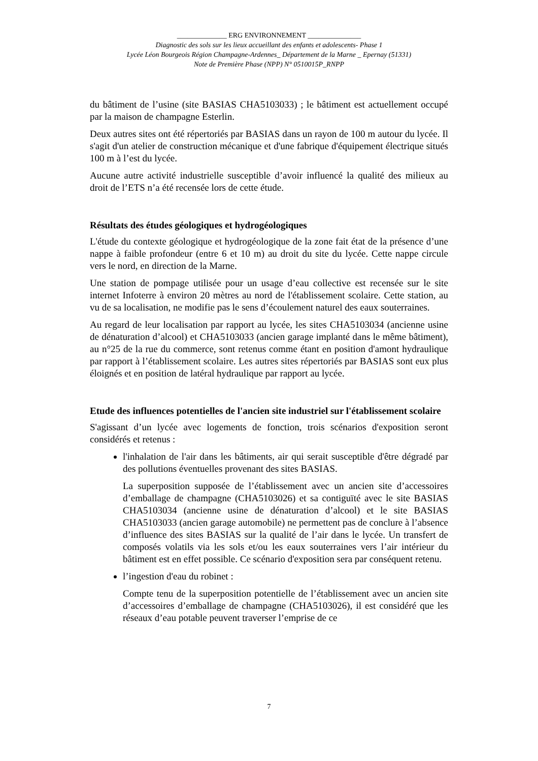______________ ERG ENVIRONNEMENT _______________
Diagnostic des sols sur les lieux accueillant des enfants et adolescents- Phase 1
Lycée Léon Bourgeois Région Champagne-Ardennes_ Département de la Marne _ Epernay (51331)
Note de Première Phase (NPP) N° 0510015P_RNPP
du bâtiment de l’usine (site BASIAS CHA5103033) ; le bâtiment est actuellement occupé par la maison de champagne Esterlin.
Deux autres sites ont été répertoriés par BASIAS dans un rayon de 100 m autour du lycée. Il s'agit d'un atelier de construction mécanique et d'une fabrique d'équipement électrique situés 100 m à l’est du lycée.
Aucune autre activité industrielle susceptible d’avoir influencé la qualité des milieux au droit de l’ETS n’a été recensée lors de cette étude.
Résultats des études géologiques et hydrogéologiques
L'étude du contexte géologique et hydrogéologique de la zone fait état de la présence d’une nappe à faible profondeur (entre 6 et 10 m) au droit du site du lycée. Cette nappe circule vers le nord, en direction de la Marne.
Une station de pompage utilisée pour un usage d’eau collective est recensée sur le site internet Infoterre à environ 20 mètres au nord de l'établissement scolaire. Cette station, au vu de sa localisation, ne modifie pas le sens d’écoulement naturel des eaux souterraines.
Au regard de leur localisation par rapport au lycée, les sites CHA5103034 (ancienne usine de dénaturation d’alcool) et CHA5103033 (ancien garage implanté dans le même bâtiment), au n°25 de la rue du commerce, sont retenus comme étant en position d'amont hydraulique par rapport à l’établissement scolaire. Les autres sites répertoriés par BASIAS sont eux plus éloignés et en position de latéral hydraulique par rapport au lycée.
Etude des influences potentielles de l'ancien site industriel sur l'établissement scolaire
S'agissant d’un lycée avec logements de fonction, trois scénarios d'exposition seront considérés et retenus :
l'inhalation de l'air dans les bâtiments, air qui serait susceptible d'être dégradé par des pollutions éventuelles provenant des sites BASIAS.
La superposition supposée de l’établissement avec un ancien site d’accessoires d’emballage de champagne (CHA5103026) et sa contiguïté avec le site BASIAS CHA5103034 (ancienne usine de dénaturation d’alcool) et le site BASIAS CHA5103033 (ancien garage automobile) ne permettent pas de conclure à l’absence d’influence des sites BASIAS sur la qualité de l’air dans le lycée. Un transfert de composés volatils via les sols et/ou les eaux souterraines vers l’air intérieur du bâtiment est en effet possible. Ce scénario d'exposition sera par conséquent retenu.
l’ingestion d'eau du robinet :
Compte tenu de la superposition potentielle de l’établissement avec un ancien site d’accessoires d’emballage de champagne (CHA5103026), il est considéré que les réseaux d’eau potable peuvent traverser l’emprise de ce
7